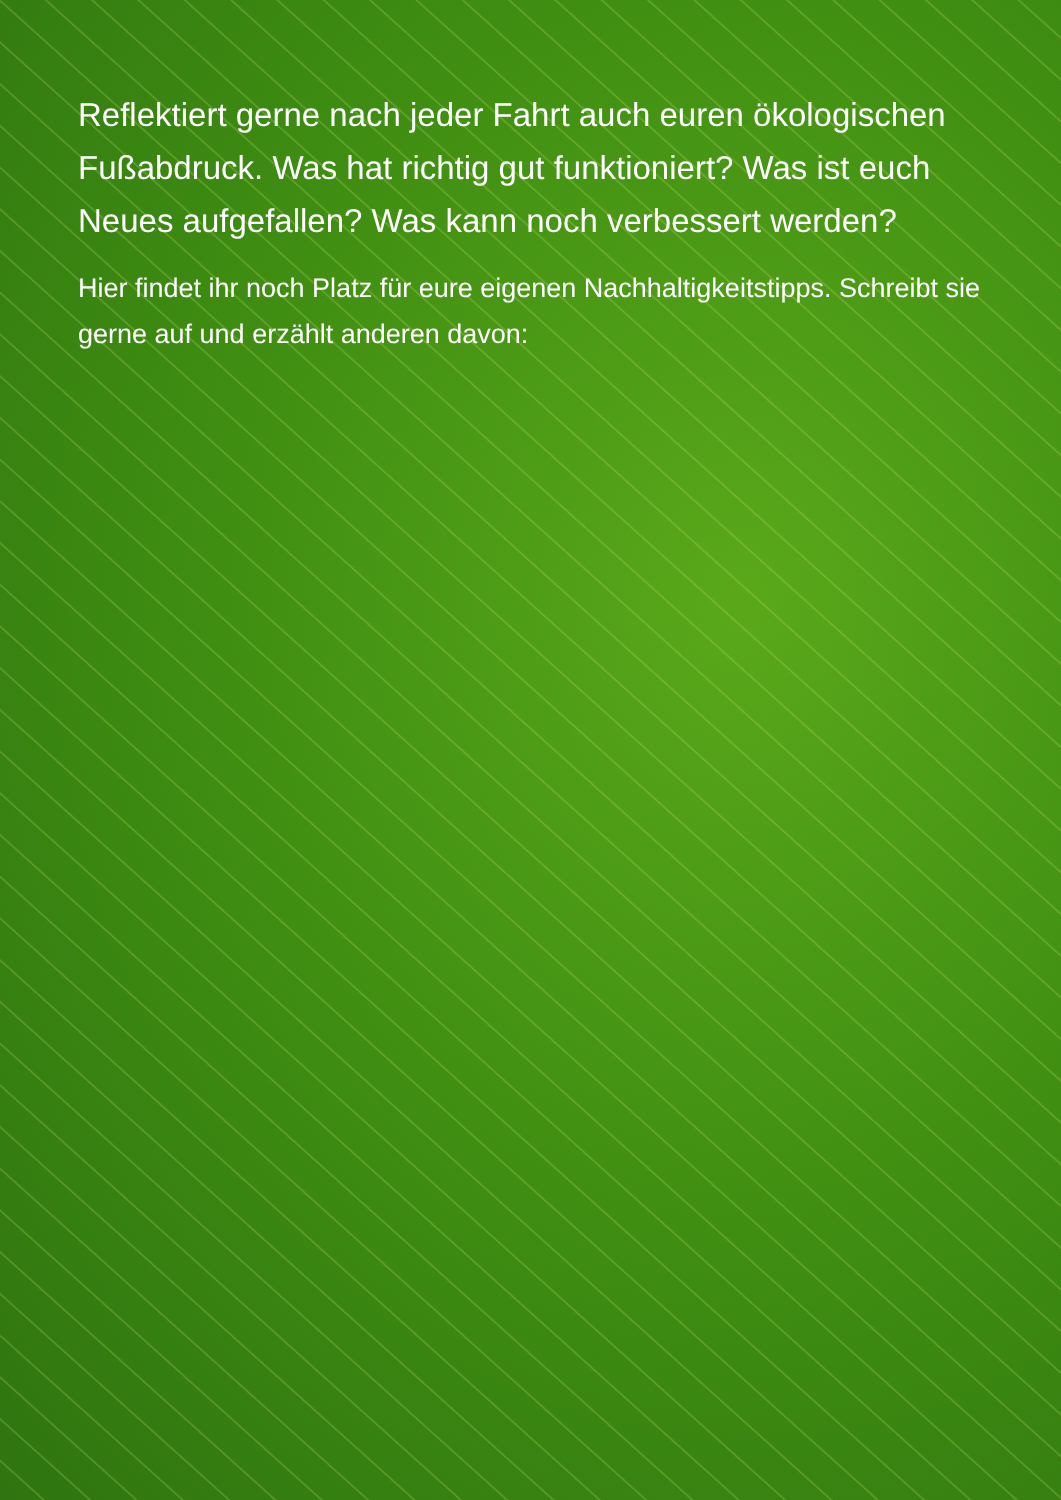Reflektiert gerne nach jeder Fahrt auch euren ökologischen Fußabdruck. Was hat richtig gut funktioniert? Was ist euch Neues aufgefallen? Was kann noch verbessert werden?
Hier findet ihr noch Platz für eure eigenen Nachhaltigkeitstipps. Schreibt sie gerne auf und erzählt anderen davon: